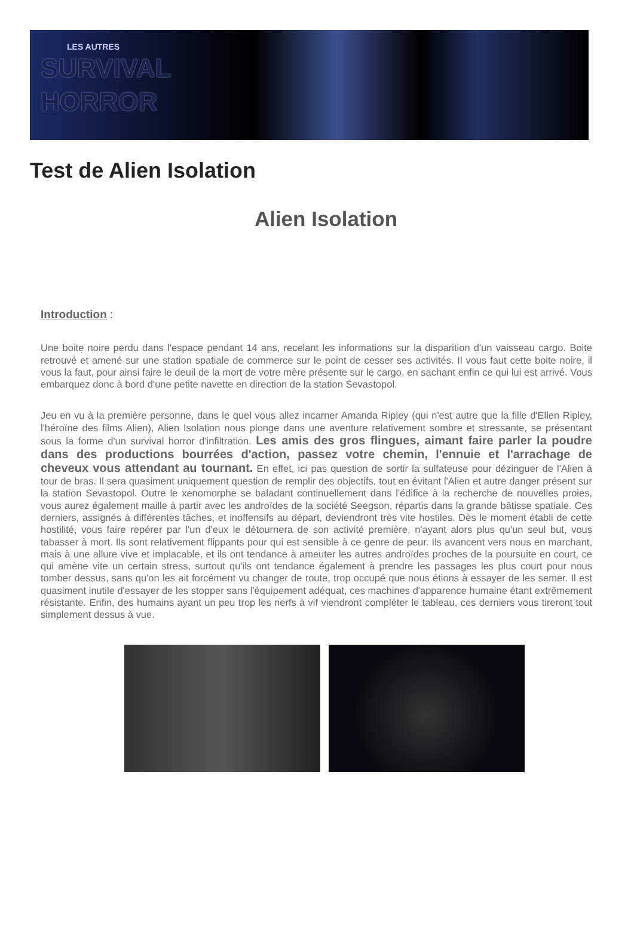LES AUTRES
SURVIVAL
HORROR
Test de Alien Isolation
Alien Isolation
Introduction :
Une boite noire perdu dans l'espace pendant 14 ans, recelant les informations sur la disparition d'un vaisseau cargo. Boite retrouvé et amené sur une station spatiale de commerce sur le point de cesser ses activités. Il vous faut cette boite noire, il vous la faut, pour ainsi faire le deuil de la mort de votre mère présente sur le cargo, en sachant enfin ce qui lui est arrivé. Vous embarquez donc à bord d'une petite navette en direction de la station Sevastopol.
Jeu en vu à la première personne, dans le quel vous allez incarner Amanda Ripley (qui n'est autre que la fille d'Ellen Ripley, l'héroïne des films Alien), Alien Isolation nous plonge dans une aventure relativement sombre et stressante, se présentant sous la forme d'un survival horror d'infiltration. Les amis des gros flingues, aimant faire parler la poudre dans des productions bourrées d'action, passez votre chemin, l'ennuie et l'arrachage de cheveux vous attendant au tournant. En effet, ici pas question de sortir la sulfateuse pour dézinguer de l'Alien à tour de bras. Il sera quasiment uniquement question de remplir des objectifs, tout en évitant l'Alien et autre danger présent sur la station Sevastopol. Outre le xenomorphe se baladant continuellement dans l'édifice à la recherche de nouvelles proies, vous aurez également maille à partir avec les androïdes de la société Seegson, répartis dans la grande bâtisse spatiale. Ces derniers, assignés à différentes tâches, et inoffensifs au départ, deviendront très vite hostiles. Dès le moment établi de cette hostilité, vous faire repérer par l'un d'eux le détournera de son activité première, n'ayant alors plus qu'un seul but, vous tabasser à mort. Ils sont relativement flippants pour qui est sensible à ce genre de peur. Ils avancent vers nous en marchant, mais à une allure vive et implacable, et ils ont tendance à ameuter les autres androïdes proches de la poursuite en court, ce qui amène vite un certain stress, surtout qu'ils ont tendance également à prendre les passages les plus court pour nous tomber dessus, sans qu'on les ait forcément vu changer de route, trop occupé que nous étions à essayer de les semer. Il est quasiment inutile d'essayer de les stopper sans l'équipement adéquat, ces machines d'apparence humaine étant extrêmement résistante. Enfin, des humains ayant un peu trop les nerfs à vif viendront compléter le tableau, ces derniers vous tireront tout simplement dessus à vue.